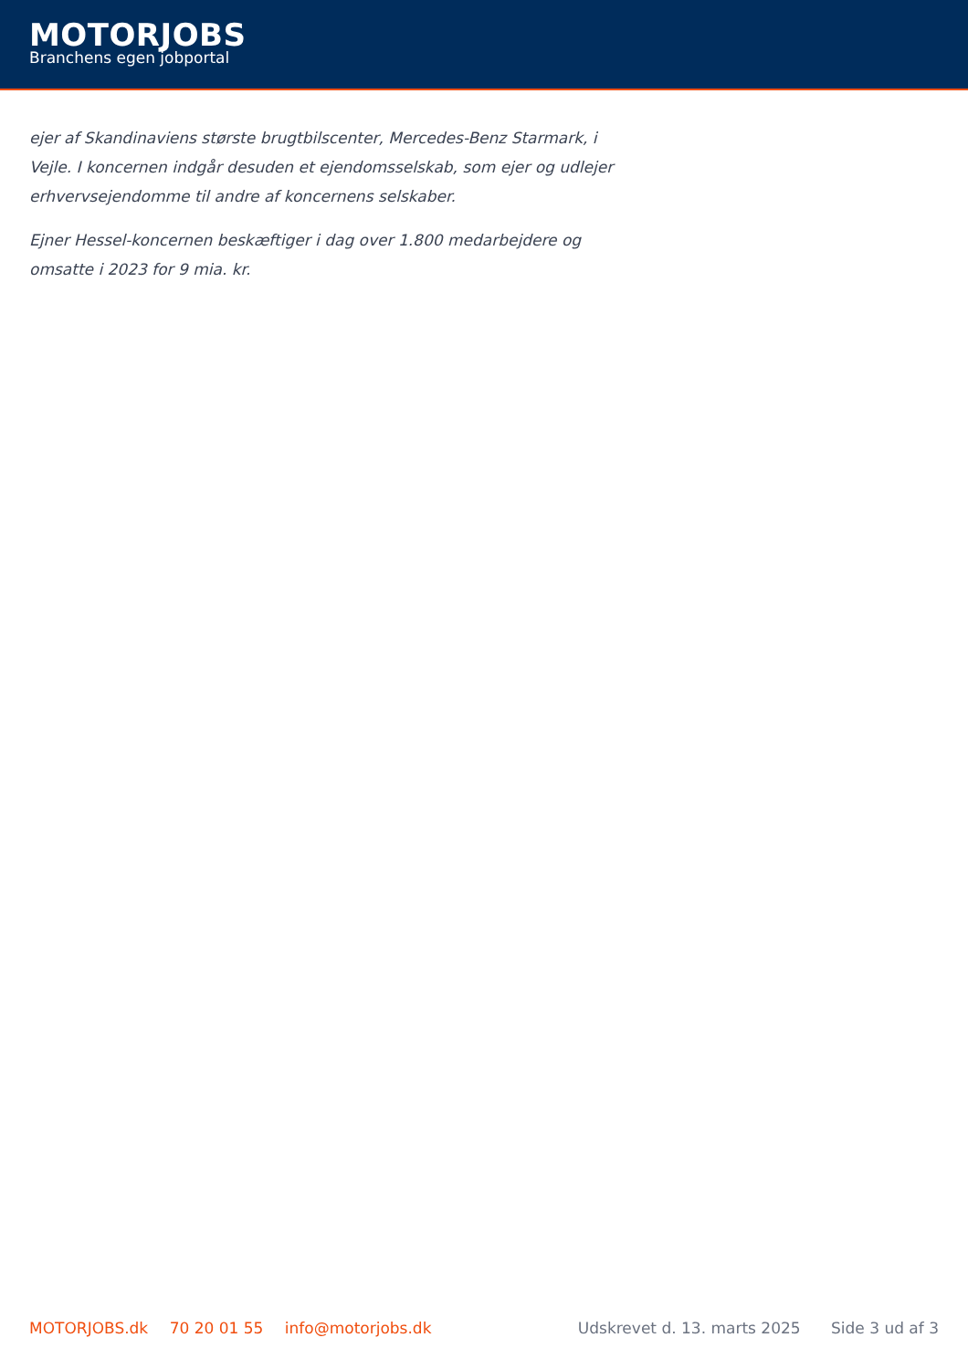MOTORJOBS
Branchens egen jobportal
ejer af Skandinaviens største brugtbilscenter, Mercedes-Benz Starmark, i Vejle. I koncernen indgår desuden et ejendomsselskab, som ejer og udlejer erhvervsejendomme til andre af koncernens selskaber.
Ejner Hessel-koncernen beskæftiger i dag over 1.800 medarbejdere og omsatte i 2023 for 9 mia. kr.
MOTORJOBS.dk 70 20 01 55 info@motorjobs.dk
Udskrevet d. 13. marts 2025 Side 3 ud af 3